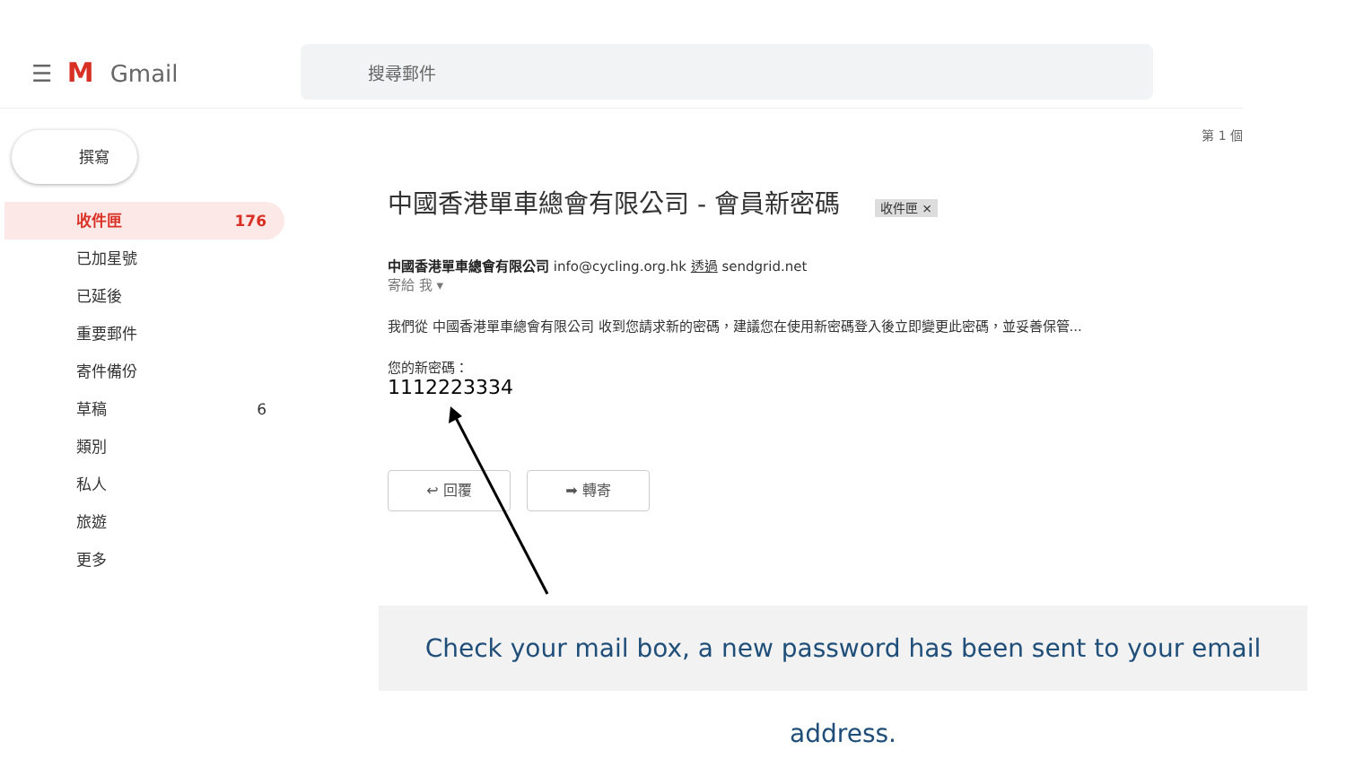☰ M Gmail
搜尋郵件
撰寫
收件匣 176
已加星號
已延後
重要郵件
寄件備份
草稿 6
類別
私人
旅遊
更多
第 1 個
中國香港單車總會有限公司 - 會員新密碼 收件匣 ×
中國香港單車總會有限公司 info@cycling.org.hk 透過 sendgrid.net
寄給 我 ▾
我們從 中國香港單車總會有限公司 收到您請求新的密碼，建議您在使用新密碼登入後立即變更此密碼，並妥善保管...
您的新密碼：
1112223334
↩ 回覆 ➡ 轉寄
Check your mail box, a new password has been sent to your email address.